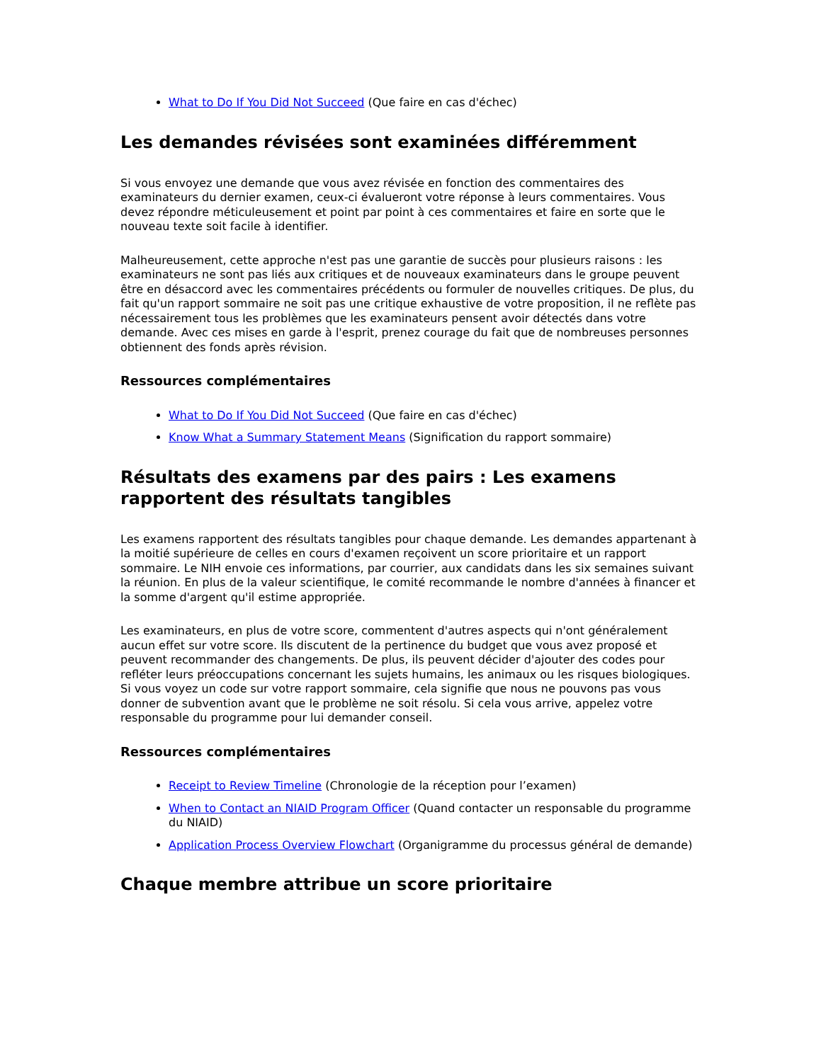What to Do If You Did Not Succeed (Que faire en cas d'échec)
Les demandes révisées sont examinées différemment
Si vous envoyez une demande que vous avez révisée en fonction des commentaires des examinateurs du dernier examen, ceux-ci évalueront votre réponse à leurs commentaires. Vous devez répondre méticuleusement et point par point à ces commentaires et faire en sorte que le nouveau texte soit facile à identifier.
Malheureusement, cette approche n'est pas une garantie de succès pour plusieurs raisons : les examinateurs ne sont pas liés aux critiques et de nouveaux examinateurs dans le groupe peuvent être en désaccord avec les commentaires précédents ou formuler de nouvelles critiques. De plus, du fait qu'un rapport sommaire ne soit pas une critique exhaustive de votre proposition, il ne reflète pas nécessairement tous les problèmes que les examinateurs pensent avoir détectés dans votre demande. Avec ces mises en garde à l'esprit, prenez courage du fait que de nombreuses personnes obtiennent des fonds après révision.
Ressources complémentaires
What to Do If You Did Not Succeed (Que faire en cas d'échec)
Know What a Summary Statement Means (Signification du rapport sommaire)
Résultats des examens par des pairs : Les examens rapportent des résultats tangibles
Les examens rapportent des résultats tangibles pour chaque demande. Les demandes appartenant à la moitié supérieure de celles en cours d'examen reçoivent un score prioritaire et un rapport sommaire. Le NIH envoie ces informations, par courrier, aux candidats dans les six semaines suivant la réunion. En plus de la valeur scientifique, le comité recommande le nombre d'années à financer et la somme d'argent qu'il estime appropriée.
Les examinateurs, en plus de votre score, commentent d'autres aspects qui n'ont généralement aucun effet sur votre score. Ils discutent de la pertinence du budget que vous avez proposé et peuvent recommander des changements. De plus, ils peuvent décider d'ajouter des codes pour refléter leurs préoccupations concernant les sujets humains, les animaux ou les risques biologiques. Si vous voyez un code sur votre rapport sommaire, cela signifie que nous ne pouvons pas vous donner de subvention avant que le problème ne soit résolu. Si cela vous arrive, appelez votre responsable du programme pour lui demander conseil.
Ressources complémentaires
Receipt to Review Timeline (Chronologie de la réception pour l’examen)
When to Contact an NIAID Program Officer (Quand contacter un responsable du programme du NIAID)
Application Process Overview Flowchart (Organigramme du processus général de demande)
Chaque membre attribue un score prioritaire